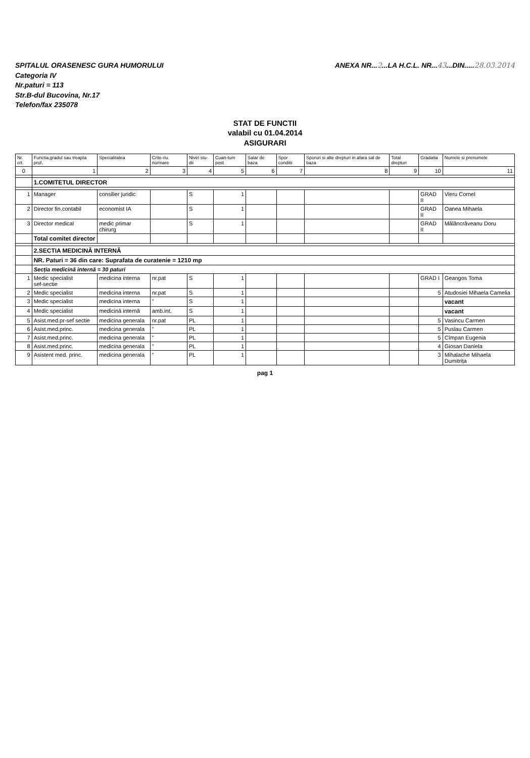SPITALUL ORASENESC GURA HUMORULUI
Categoria IV
Nr.paturi = 113
Str.B-dul Bucovina, Nr.17
Telefon/fax 235078
ANEXA NR...2...LA H.C.L. NR...43...DIN.....28.03.2014
STAT DE FUNCTII
valabil cu 01.04.2014
ASIGURARI
| Nr. crt. | Functia,gradul sau treapta prof. | Specialitatea | Crite-riu normare | Nivel stu-dii | Cuan-tum post | Salar de baza | Spor conditii | Sporuri si alte drepturi in afara sal de baza | Total drepturi | Gradatia | Numele si prenumele |
| --- | --- | --- | --- | --- | --- | --- | --- | --- | --- | --- | --- |
| 0 | 1 | 2 | 3 | 4 | 5 | 6 | 7 | 8 | 9 | 10 | 11 |
| | 1.COMITETUL DIRECTOR | | | | | | | | | | |
| 1 | Manager | consilier juridic | | S | 1 | | | | | GRAD II | Vieru Cornel |
| 2 | Director fin.contabil | economist IA | | S | 1 | | | | | GRAD II | Oanea Mihaela |
| 3 | Director medical | medic primar chirurg | | S | 1 | | | | | GRAD II | Mălâncrăveanu Doru |
| | Total comitet director | | | | | | | | | | |
| | 2.SECTIA MEDICINĂ INTERNĂ | | | | | | | | | | |
| | NR. Paturi = 36 din care: Suprafata de curatenie = 1210 mp | | | | | | | | | | |
| | Secția medicină internă = 30 paturi | | | | | | | | | | |
| 1 | Medic specialist sef-sectie | medicina interna | nr.pat | S | 1 | | | | | GRAD I | Geangos Toma |
| 2 | Medic specialist | medicina interna | nr.pat | S | 1 | | | | | 5 | Atudosiei Mihaela Camelia |
| 3 | Medic specialist | medicina interna | " | S | 1 | | | | | | vacant |
| 4 | Medic specialist | medicină internă | amb.int. | S | 1 | | | | | | vacant |
| 5 | Asist.med.pr-sef sectie | medicina generala | nr.pat | PL | 1 | | | | | 5 | Vasincu Carmen |
| 6 | Asist.med.princ. | medicina generala | " | PL | 1 | | | | | 5 | Puslau Carmen |
| 7 | Asist.med.princ. | medicina generala | " | PL | 1 | | | | | 5 | Cîmpan Eugenia |
| 8 | Asist.med.princ. | medicina generala | " | PL | 1 | | | | | 4 | Giosan Daniela |
| 9 | Asistent med. princ. | medicina generala | " | PL | 1 | | | | | 3 | Mihalache Mihaela Dumitrița |
pag 1